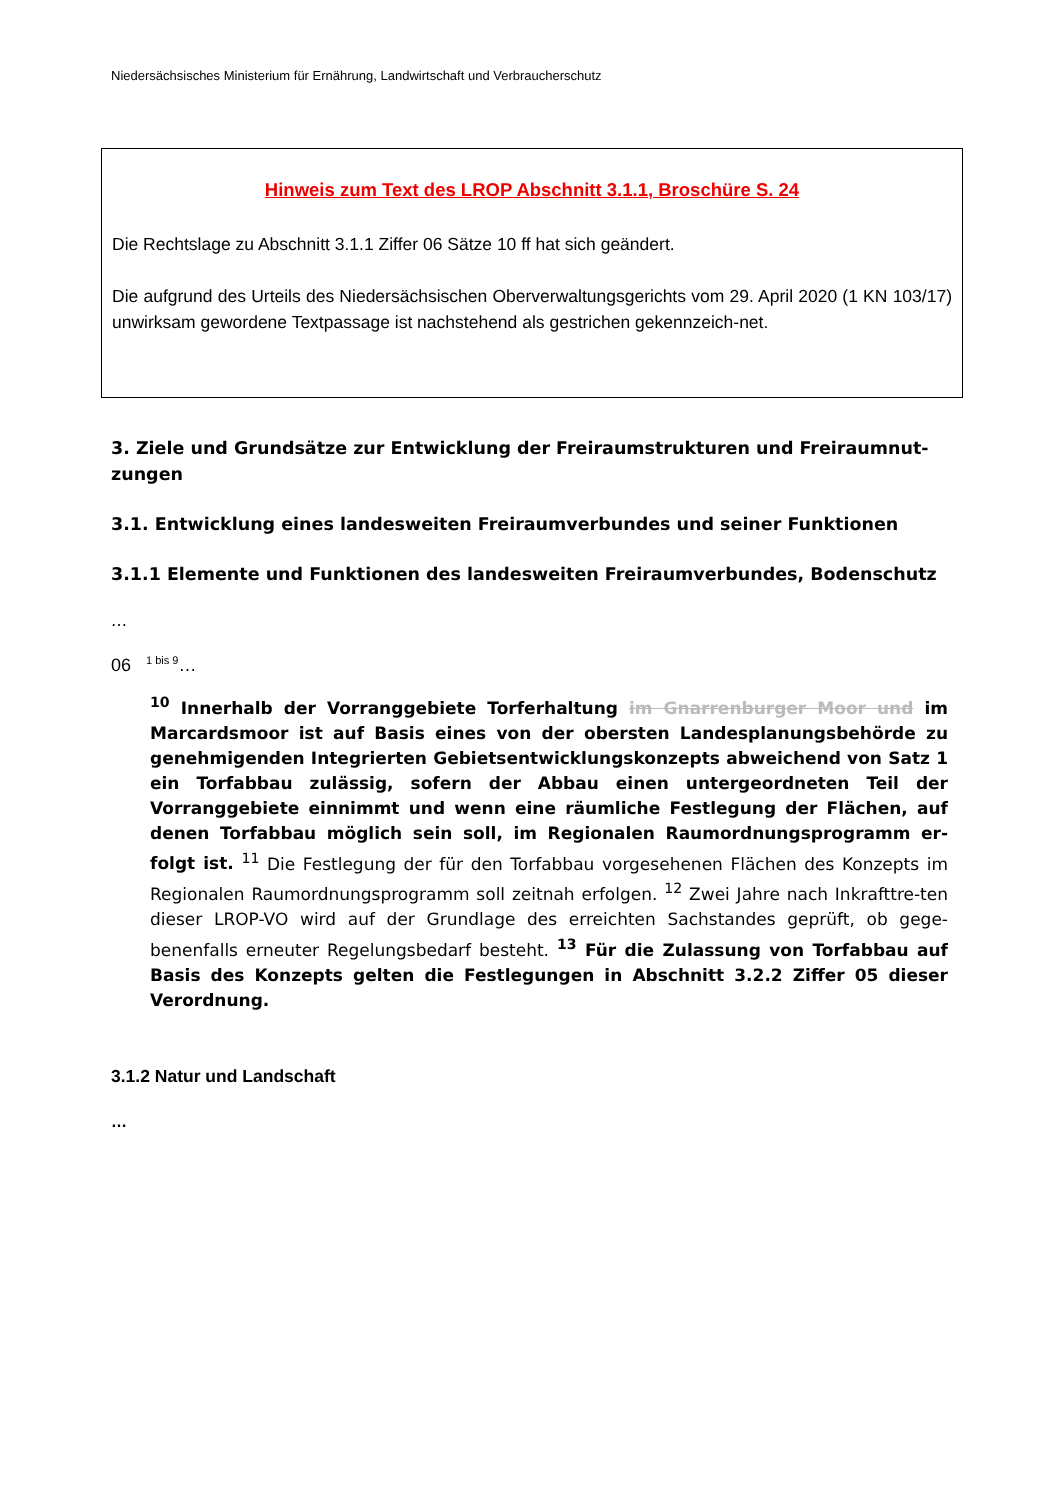Niedersächsisches Ministerium für Ernährung, Landwirtschaft und Verbraucherschutz
Hinweis zum Text des LROP Abschnitt 3.1.1, Broschüre S. 24
Die Rechtslage zu Abschnitt 3.1.1 Ziffer 06 Sätze 10 ff hat sich geändert.
Die aufgrund des Urteils des Niedersächsischen Oberverwaltungsgerichts vom 29. April 2020 (1 KN 103/17) unwirksam gewordene Textpassage ist nachstehend als gestrichen gekennzeich-net.
3. Ziele und Grundsätze zur Entwicklung der Freiraumstrukturen und Freiraumnut-zungen
3.1. Entwicklung eines landesweiten Freiraumverbundes und seiner Funktionen
3.1.1 Elemente und Funktionen des landesweiten Freiraumverbundes, Bodenschutz
…
06 <sup>1 bis 9</sup>…
<sup>10</sup> Innerhalb der Vorranggebiete Torferhaltung im Gnarrenburger Moor und im Marcardsmoor ist auf Basis eines von der obersten Landesplanungsbehörde zu genehmigenden Integrierten Gebietsentwicklungskonzepts abweichend von Satz 1 ein Torfabbau zulässig, sofern der Abbau einen untergeordneten Teil der Vorranggebiete einnimmt und wenn eine räumliche Festlegung der Flächen, auf denen Torfabbau möglich sein soll, im Regionalen Raumordnungsprogramm er-folgt ist. <sup>11</sup> Die Festlegung der für den Torfabbau vorgesehenen Flächen des Konzepts im Regionalen Raumordnungsprogramm soll zeitnah erfolgen. <sup>12</sup> Zwei Jahre nach Inkrafttre-ten dieser LROP-VO wird auf der Grundlage des erreichten Sachstandes geprüft, ob gege-benenfalls erneuter Regelungsbedarf besteht. <sup>13</sup> Für die Zulassung von Torfabbau auf Basis des Konzepts gelten die Festlegungen in Abschnitt 3.2.2 Ziffer 05 dieser Verordnung.
3.1.2 Natur und Landschaft
…